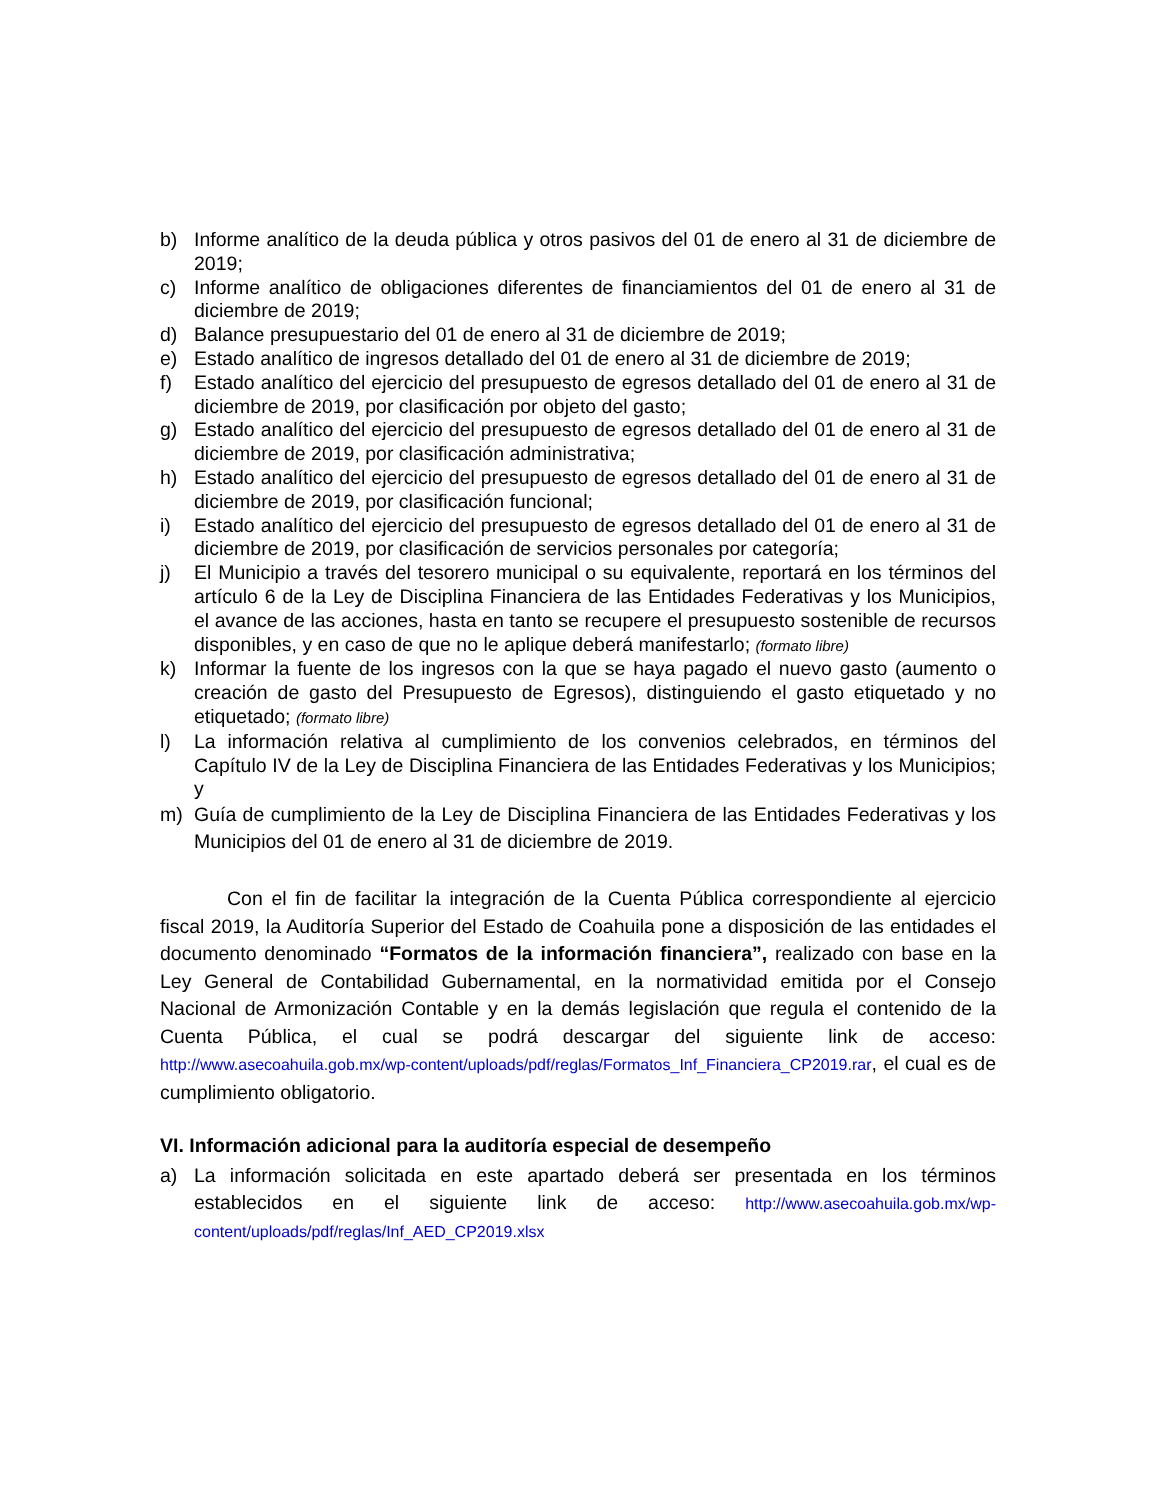b) Informe analítico de la deuda pública y otros pasivos del 01 de enero al 31 de diciembre de 2019;
c) Informe analítico de obligaciones diferentes de financiamientos del 01 de enero al 31 de diciembre de 2019;
d) Balance presupuestario del 01 de enero al 31 de diciembre de 2019;
e) Estado analítico de ingresos detallado del 01 de enero al 31 de diciembre de 2019;
f) Estado analítico del ejercicio del presupuesto de egresos detallado del 01 de enero al 31 de diciembre de 2019, por clasificación por objeto del gasto;
g) Estado analítico del ejercicio del presupuesto de egresos detallado del 01 de enero al 31 de diciembre de 2019, por clasificación administrativa;
h) Estado analítico del ejercicio del presupuesto de egresos detallado del 01 de enero al 31 de diciembre de 2019, por clasificación funcional;
i) Estado analítico del ejercicio del presupuesto de egresos detallado del 01 de enero al 31 de diciembre de 2019, por clasificación de servicios personales por categoría;
j) El Municipio a través del tesorero municipal o su equivalente, reportará en los términos del artículo 6 de la Ley de Disciplina Financiera de las Entidades Federativas y los Municipios, el avance de las acciones, hasta en tanto se recupere el presupuesto sostenible de recursos disponibles, y en caso de que no le aplique deberá manifestarlo; (formato libre)
k) Informar la fuente de los ingresos con la que se haya pagado el nuevo gasto (aumento o creación de gasto del Presupuesto de Egresos), distinguiendo el gasto etiquetado y no etiquetado; (formato libre)
l) La información relativa al cumplimiento de los convenios celebrados, en términos del Capítulo IV de la Ley de Disciplina Financiera de las Entidades Federativas y los Municipios; y
m) Guía de cumplimiento de la Ley de Disciplina Financiera de las Entidades Federativas y los Municipios del 01 de enero al 31 de diciembre de 2019.
Con el fin de facilitar la integración de la Cuenta Pública correspondiente al ejercicio fiscal 2019, la Auditoría Superior del Estado de Coahuila pone a disposición de las entidades el documento denominado “Formatos de la información financiera”, realizado con base en la Ley General de Contabilidad Gubernamental, en la normatividad emitida por el Consejo Nacional de Armonización Contable y en la demás legislación que regula el contenido de la Cuenta Pública, el cual se podrá descargar del siguiente link de acceso: http://www.asecoahuila.gob.mx/wp-content/uploads/pdf/reglas/Formatos_Inf_Financiera_CP2019.rar, el cual es de cumplimiento obligatorio.
VI. Información adicional para la auditoría especial de desempeño
a) La información solicitada en este apartado deberá ser presentada en los términos establecidos en el siguiente link de acceso: http://www.asecoahuila.gob.mx/wp-content/uploads/pdf/reglas/Inf_AED_CP2019.xlsx